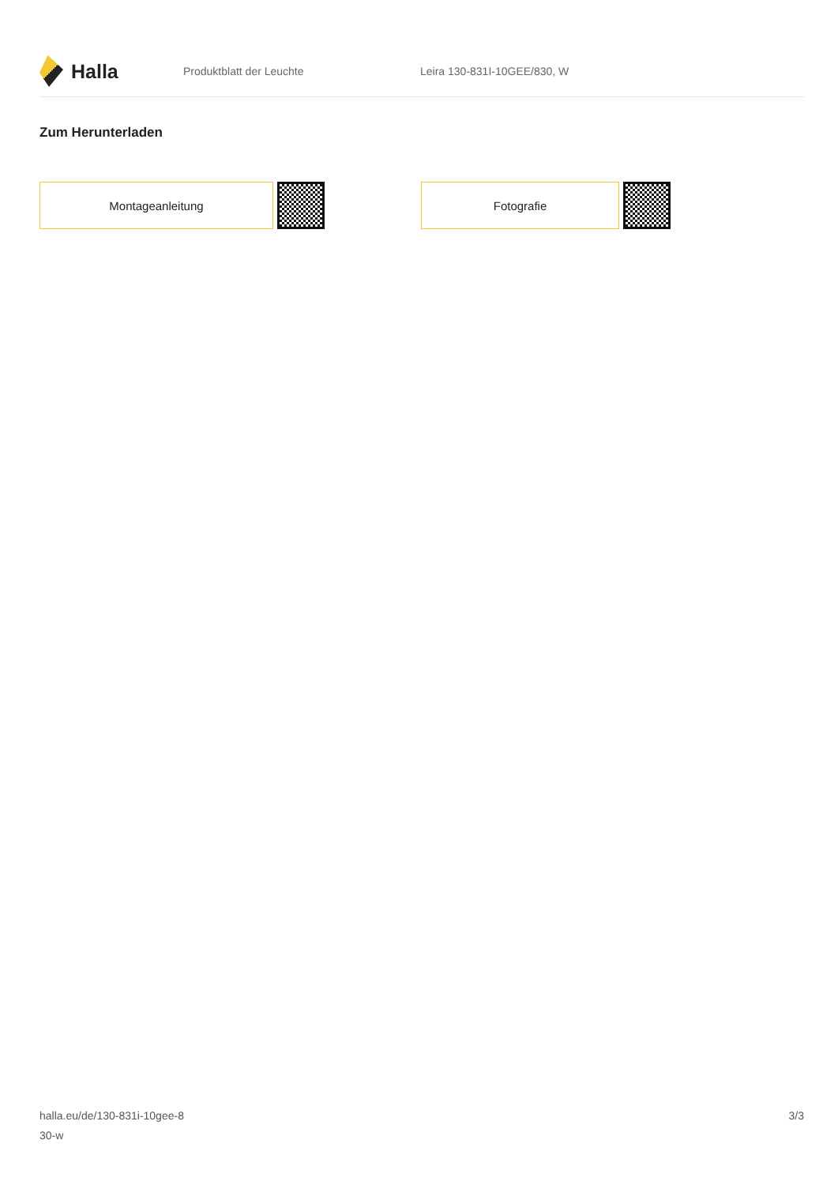Halla
Produktblatt der Leuchte Leira 130-831I-10GEE/830, W
Zum Herunterladen
Montageanleitung Fotografie
halla.eu/de/130-831i-10gee-8
30-w
3/3